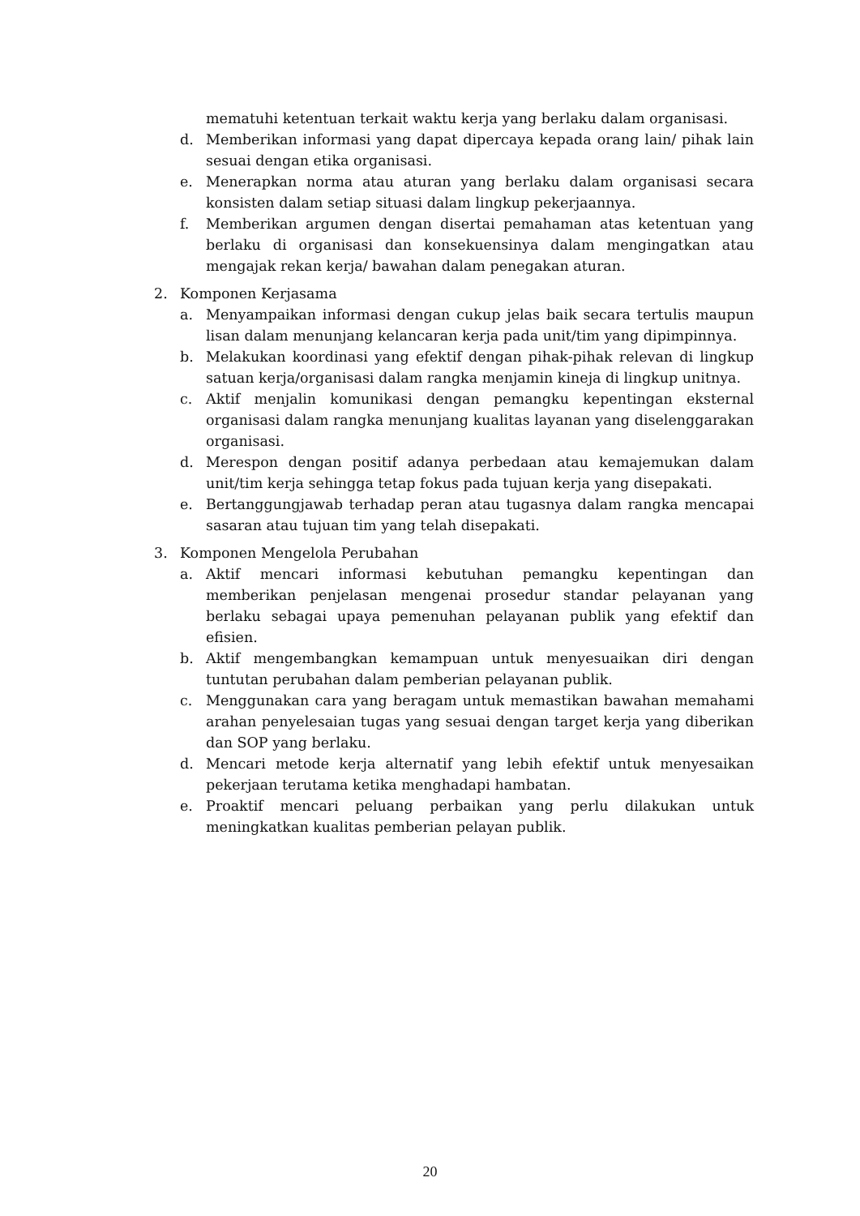mematuhi ketentuan terkait waktu kerja yang berlaku dalam organisasi.
d. Memberikan informasi yang dapat dipercaya kepada orang lain/ pihak lain sesuai dengan etika organisasi.
e. Menerapkan norma atau aturan yang berlaku dalam organisasi secara konsisten dalam setiap situasi dalam lingkup pekerjaannya.
f. Memberikan argumen dengan disertai pemahaman atas ketentuan yang berlaku di organisasi dan konsekuensinya dalam mengingatkan atau mengajak rekan kerja/ bawahan dalam penegakan aturan.
2. Komponen Kerjasama
a. Menyampaikan informasi dengan cukup jelas baik secara tertulis maupun lisan dalam menunjang kelancaran kerja pada unit/tim yang dipimpinnya.
b. Melakukan koordinasi yang efektif dengan pihak-pihak relevan di lingkup satuan kerja/organisasi dalam rangka menjamin kineja di lingkup unitnya.
c. Aktif menjalin komunikasi dengan pemangku kepentingan eksternal organisasi dalam rangka menunjang kualitas layanan yang diselenggarakan organisasi.
d. Merespon dengan positif adanya perbedaan atau kemajemukan dalam unit/tim kerja sehingga tetap fokus pada tujuan kerja yang disepakati.
e. Bertanggungjawab terhadap peran atau tugasnya dalam rangka mencapai sasaran atau tujuan tim yang telah disepakati.
3. Komponen Mengelola Perubahan
a. Aktif mencari informasi kebutuhan pemangku kepentingan dan memberikan penjelasan mengenai prosedur standar pelayanan yang berlaku sebagai upaya pemenuhan pelayanan publik yang efektif dan efisien.
b. Aktif mengembangkan kemampuan untuk menyesuaikan diri dengan tuntutan perubahan dalam pemberian pelayanan publik.
c. Menggunakan cara yang beragam untuk memastikan bawahan memahami arahan penyelesaian tugas yang sesuai dengan target kerja yang diberikan dan SOP yang berlaku.
d. Mencari metode kerja alternatif yang lebih efektif untuk menyesaikan pekerjaan terutama ketika menghadapi hambatan.
e. Proaktif mencari peluang perbaikan yang perlu dilakukan untuk meningkatkan kualitas pemberian pelayan publik.
20